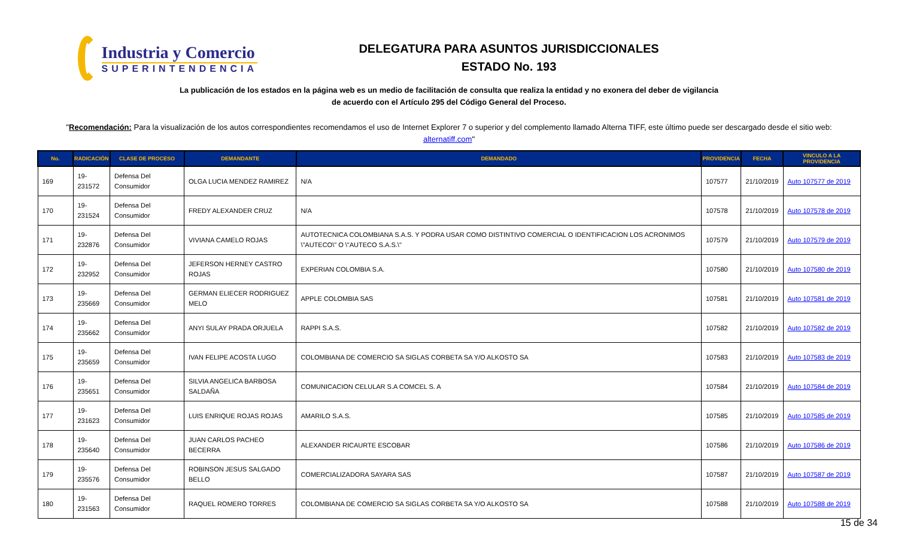Industria y Comercio
SUPERINTENDENCIA
DELEGATURA PARA ASUNTOS JURISDICCIONALES
ESTADO No. 193
La publicación de los estados en la página web es un medio de facilitación de consulta que realiza la entidad y no exonera del deber de vigilancia
de acuerdo con el Artículo 295 del Código General del Proceso.
"Recomendación: Para la visualización de los autos correspondientes recomendamos el uso de Internet Explorer 7 o superior y del complemento llamado Alterna TIFF, este último puede ser descargado desde el sitio web: alternatiff.com"
| No. | RADICACIÓN | CLASE DE PROCESO | DEMANDANTE | DEMANDADO | PROVIDENCIA | FECHA | VINCULO A LA PROVIDENCIA |
| --- | --- | --- | --- | --- | --- | --- | --- |
| 169 | 19-231572 | Defensa Del Consumidor | OLGA LUCIA MENDEZ RAMIREZ | N/A | 107577 | 21/10/2019 | Auto 107577 de 2019 |
| 170 | 19-231524 | Defensa Del Consumidor | FREDY ALEXANDER CRUZ | N/A | 107578 | 21/10/2019 | Auto 107578 de 2019 |
| 171 | 19-232876 | Defensa Del Consumidor | VIVIANA CAMELO ROJAS | AUTOTECNICA COLOMBIANA S.A.S. Y PODRA USAR COMO DISTINTIVO COMERCIAL O IDENTIFICACION LOS ACRONIMOS \"AUTECO\" O \"AUTECO S.A.S.\" | 107579 | 21/10/2019 | Auto 107579 de 2019 |
| 172 | 19-232952 | Defensa Del Consumidor | JEFERSON HERNEY CASTRO ROJAS | EXPERIAN COLOMBIA S.A. | 107580 | 21/10/2019 | Auto 107580 de 2019 |
| 173 | 19-235669 | Defensa Del Consumidor | GERMAN ELIECER RODRIGUEZ MELO | APPLE COLOMBIA SAS | 107581 | 21/10/2019 | Auto 107581 de 2019 |
| 174 | 19-235662 | Defensa Del Consumidor | ANYI SULAY PRADA ORJUELA | RAPPI S.A.S. | 107582 | 21/10/2019 | Auto 107582 de 2019 |
| 175 | 19-235659 | Defensa Del Consumidor | IVAN FELIPE ACOSTA LUGO | COLOMBIANA DE COMERCIO SA SIGLAS CORBETA SA Y/O ALKOSTO SA | 107583 | 21/10/2019 | Auto 107583 de 2019 |
| 176 | 19-235651 | Defensa Del Consumidor | SILVIA ANGELICA BARBOSA SALDAÑA | COMUNICACION CELULAR S.A COMCEL S. A | 107584 | 21/10/2019 | Auto 107584 de 2019 |
| 177 | 19-231623 | Defensa Del Consumidor | LUIS ENRIQUE ROJAS ROJAS | AMARILO S.A.S. | 107585 | 21/10/2019 | Auto 107585 de 2019 |
| 178 | 19-235640 | Defensa Del Consumidor | JUAN CARLOS PACHEO BECERRA | ALEXANDER RICAURTE ESCOBAR | 107586 | 21/10/2019 | Auto 107586 de 2019 |
| 179 | 19-235576 | Defensa Del Consumidor | ROBINSON JESUS SALGADO BELLO | COMERCIALIZADORA SAYARA SAS | 107587 | 21/10/2019 | Auto 107587 de 2019 |
| 180 | 19-231563 | Defensa Del Consumidor | RAQUEL ROMERO TORRES | COLOMBIANA DE COMERCIO SA SIGLAS CORBETA SA Y/O ALKOSTO SA | 107588 | 21/10/2019 | Auto 107588 de 2019 |
15 de 34